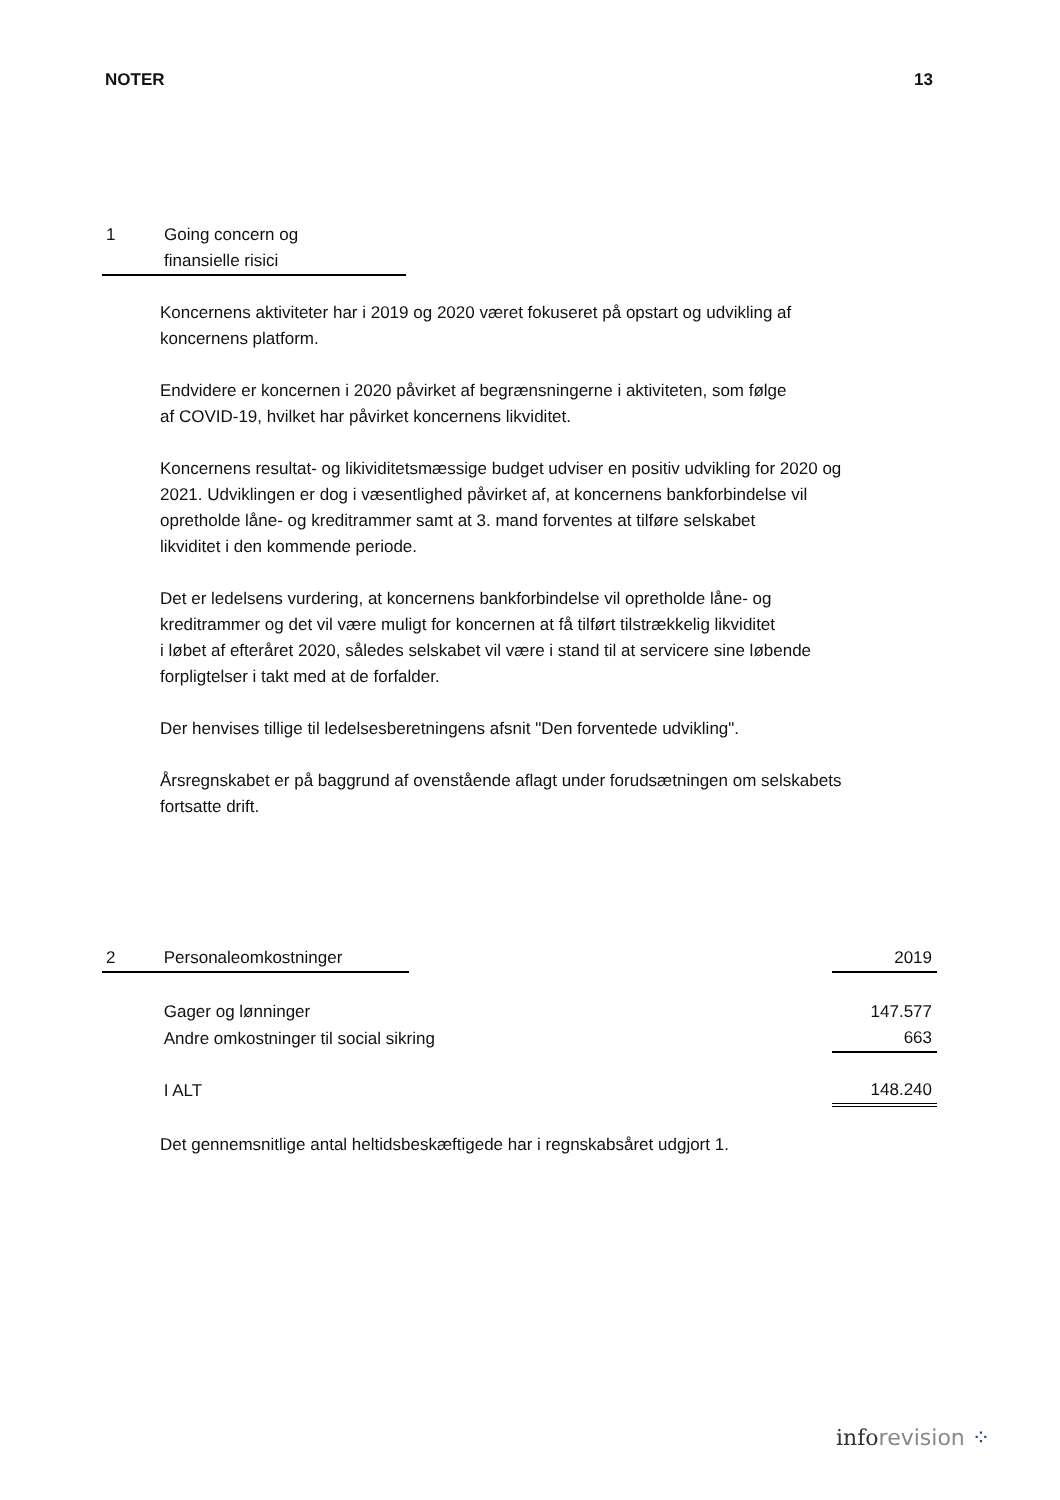NOTER 13
1 Going concern og
finansielle risici
Koncernens aktiviteter har i 2019 og 2020 været fokuseret på opstart og udvikling af
koncernens platform.
Endvidere er koncernen i 2020 påvirket af begrænsningerne i aktiviteten, som følge
af COVID-19, hvilket har påvirket koncernens likviditet.
Koncernens resultat- og likividitetsmæssige budget udviser en positiv udvikling for 2020 og
2021. Udviklingen er dog i væsentlighed påvirket af, at koncernens bankforbindelse vil
opretholde låne- og kreditrammer samt at 3. mand forventes at tilføre selskabet
likviditet i den kommende periode.
Det er ledelsens vurdering, at koncernens bankforbindelse vil opretholde låne- og
kreditrammer og det vil være muligt for koncernen at få tilført tilstrækkelig likviditet
i løbet af efteråret 2020, således selskabet vil være i stand til at servicere sine løbende
forpligtelser i takt med at de forfalder.
Der henvises tillige til ledelsesberetningens afsnit "Den forventede udvikling".
Årsregnskabet er på baggrund af ovenstående aflagt under forudsætningen om selskabets
fortsatte drift.
| 2 | Personaleomkostninger | | 2019 |
| | Gager og lønninger | | 147.577 |
| | Andre omkostninger til social sikring | | 663 |
| | I ALT | | 148.240 |
Det gennemsnitlige antal heltidsbeskæftigede har i regnskabsåret udgjort 1.
inforevision ⁘